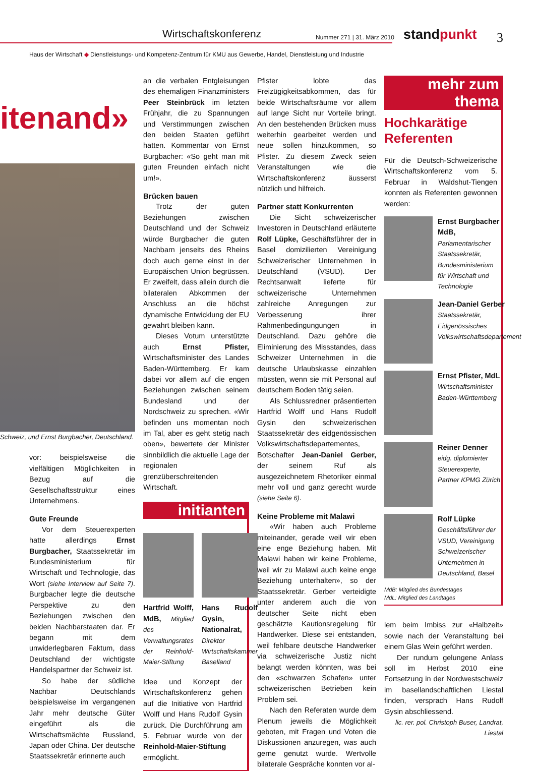Wirtschaftskonferenz Nummer 271 | 31. März 2010 standpunkt 3
Haus der Wirtschaft ◆ Dienstleistungs- und Kompetenz-Zentrum für KMU aus Gewerbe, Handel, Dienstleistung und Industrie
itenand»
Schweiz, und Ernst Burgbacher, Deutschland.
vor: beispielsweise die vielfältigen Möglichkeiten in Bezug auf die Gesellschaftsstruktur eines Unternehmens.
Gute Freunde
Vor dem Steuerexperten hatte allerdings Ernst Burgbacher, Staatssekretär im Bundesministerium für Wirtschaft und Technologie, das Wort (siehe Interview auf Seite 7). Burgbacher legte die deutsche Perspektive zu den Beziehungen zwischen den beiden Nachbarstaaten dar. Er begann mit dem unwiderlegbaren Faktum, dass Deutschland der wichtigste Handelspartner der Schweiz ist.
So habe der südliche Nachbar Deutschlands beispielsweise im vergangenen Jahr mehr deutsche Güter eingeführt als die Wirtschaftsmächte Russland, Japan oder China. Der deutsche Staatssekretär erinnerte auch
an die verbalen Entgleisungen des ehemaligen Finanzministers Peer Steinbrück im letzten Frühjahr, die zu Spannungen und Verstimmungen zwischen den beiden Staaten geführt hatten. Kommentar von Ernst Burgbacher: «So geht man mit guten Freunden einfach nicht um!».
Brücken bauen
Trotz der guten Beziehungen zwischen Deutschland und der Schweiz würde Burgbacher die guten Nachbarn jenseits des Rheins doch auch gerne einst in der Europäischen Union begrüssen. Er zweifelt, dass allein durch die bilateralen Abkommen der Anschluss an die höchst dynamische Entwicklung der EU gewahrt bleiben kann.
Dieses Votum unterstützte auch Ernst Pfister, Wirtschaftsminister des Landes Baden-Württemberg. Er kam dabei vor allem auf die engen Beziehungen zwischen seinem Bundesland und der Nordschweiz zu sprechen. «Wir befinden uns momentan noch im Tal, aber es geht stetig nach oben», bewertete der Minister sinnbildlich die aktuelle Lage der regionalen grenzüberschreitenden Wirtschaft.
initianten
Hartfrid Wolff, MdB, Mitglied des Verwaltungsrates der Reinhold-Maier-Stiftung
Hans Rudolf Gysin, Nationalrat, Direktor Wirtschaftskammer Baselland
Idee und Konzept der Wirtschaftskonferenz gehen auf die Initiative von Hartfrid Wolff und Hans Rudolf Gysin zurück. Die Durchführung am 5. Februar wurde von der Reinhold-Maier-Stiftung ermöglicht.
Pfister lobte das Freizügigkeitsabkommen, das für beide Wirtschaftsräume vor allem auf lange Sicht nur Vorteile bringt. An den bestehenden Brücken muss weiterhin gearbeitet werden und neue sollen hinzukommen, so Pfister. Zu diesem Zweck seien Veranstaltungen wie die Wirtschaftskonferenz äusserst nützlich und hilfreich.
Partner statt Konkurrenten
Die Sicht schweizerischer Investoren in Deutschland erläuterte Rolf Lüpke, Geschäftsführer der in Basel domizilierten Vereinigung Schweizerischer Unternehmen in Deutschland (VSUD). Der Rechtsanwalt lieferte für schweizerische Unternehmen zahlreiche Anregungen zur Verbesserung ihrer Rahmenbedingungungen in Deutschland. Dazu gehöre die Eliminierung des Missstandes, dass Schweizer Unternehmen in die deutsche Urlaubskasse einzahlen müssten, wenn sie mit Personal auf deutschem Boden tätig seien.
Als Schlussredner präsentierten Hartfrid Wolff und Hans Rudolf Gysin den schweizerischen Staatssekretär des eidgenössischen Volkswirtschaftsdepartementes, Botschafter Jean-Daniel Gerber, der seinem Ruf als ausgezeichnetem Rhetoriker einmal mehr voll und ganz gerecht wurde (siehe Seite 6).
Keine Probleme mit Malawi
«Wir haben auch Probleme miteinander, gerade weil wir eben eine enge Beziehung haben. Mit Malawi haben wir keine Probleme, weil wir zu Malawi auch keine enge Beziehung unterhalten», so der Staatssekretär. Gerber verteidigte unter anderem auch die von deutscher Seite nicht eben geschätzte Kautionsregelung für Handwerker. Diese sei entstanden, weil fehlbare deutsche Handwerker via schweizerische Justiz nicht belangt werden könnten, was bei den «schwarzen Schafen» unter schweizerischen Betrieben kein Problem sei.
Nach den Referaten wurde dem Plenum jeweils die Möglichkeit geboten, mit Fragen und Voten die Diskussionen anzuregen, was auch gerne genutzt wurde. Wertvolle bilaterale Gespräche konnten vor al-
mehr zum thema
Hochkarätige Referenten
Für die Deutsch-Schweizerische Wirtschaftskonferenz vom 5. Februar in Waldshut-Tiengen konnten als Referenten gewonnen werden:
Ernst Burgbacher MdB, Parlamentarischer Staatssekretär, Bundesministerium für Wirtschaft und Technologie
Jean-Daniel Gerber Staatssekretär, Eidgenössisches Volkswirtschaftsdepartement
Ernst Pfister, MdL Wirtschaftsminister Baden-Württemberg
Reiner Denner eidg. diplomierter Steuerexperte, Partner KPMG Zürich
Rolf Lüpke Geschäftsführer der VSUD, Vereinigung Schweizerischer Unternehmen in Deutschland, Basel
MdB: Mitglied des Bundestages
MdL: Mitglied des Landtages
lem beim Imbiss zur «Halbzeit» sowie nach der Veranstaltung bei einem Glas Wein geführt werden.
Der rundum gelungene Anlass soll im Herbst 2010 eine Fortsetzung in der Nordwestschweiz im basellandschaftlichen Liestal finden, versprach Hans Rudolf Gysin abschliessend.
lic. rer. pol. Christoph Buser, Landrat, Liestal